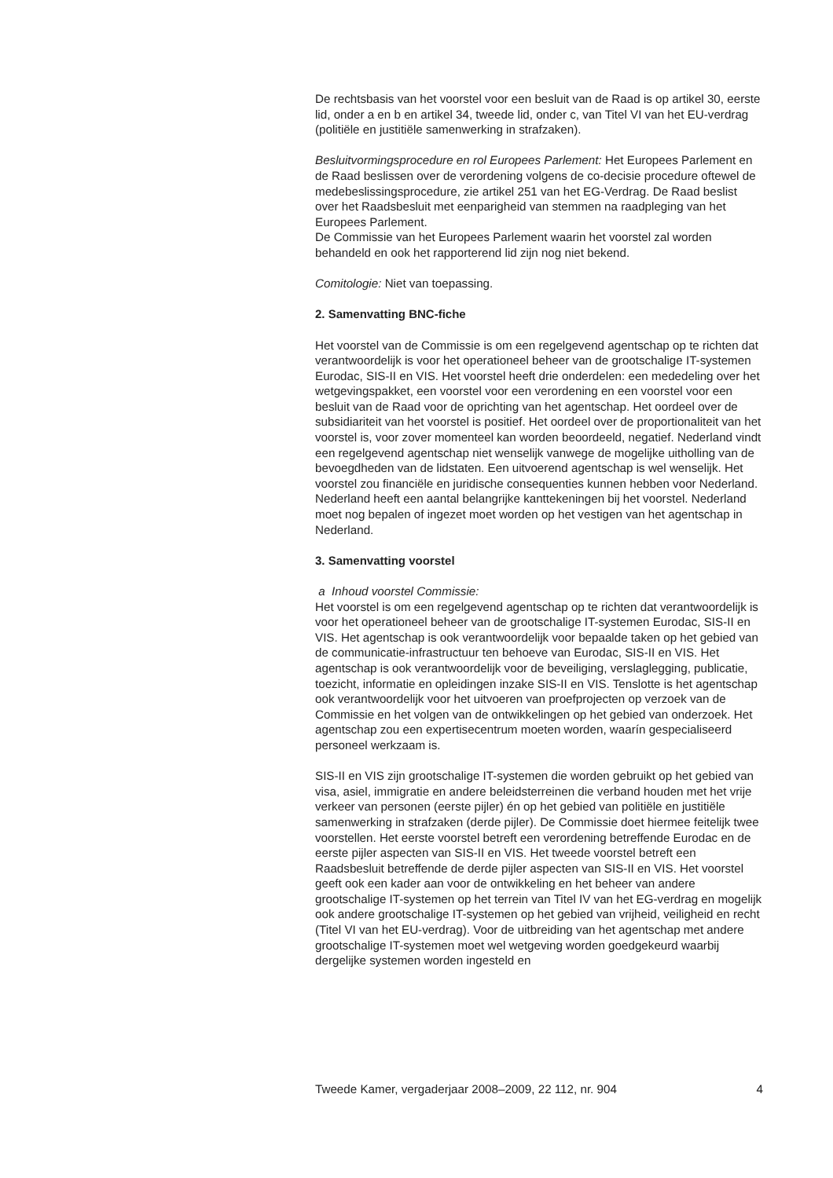De rechtsbasis van het voorstel voor een besluit van de Raad is op artikel 30, eerste lid, onder a en b en artikel 34, tweede lid, onder c, van Titel VI van het EU-verdrag (politiële en justitiële samenwerking in strafzaken).
Besluitvormingsprocedure en rol Europees Parlement: Het Europees Parlement en de Raad beslissen over de verordening volgens de co-decisie procedure oftewel de medebeslissingsprocedure, zie artikel 251 van het EG-Verdrag. De Raad beslist over het Raadsbesluit met eenparigheid van stemmen na raadpleging van het Europees Parlement.
De Commissie van het Europees Parlement waarin het voorstel zal worden behandeld en ook het rapporterend lid zijn nog niet bekend.
Comitologie: Niet van toepassing.
2. Samenvatting BNC-fiche
Het voorstel van de Commissie is om een regelgevend agentschap op te richten dat verantwoordelijk is voor het operationeel beheer van de grootschalige IT-systemen Eurodac, SIS-II en VIS. Het voorstel heeft drie onderdelen: een mededeling over het wetgevingspakket, een voorstel voor een verordening en een voorstel voor een besluit van de Raad voor de oprichting van het agentschap. Het oordeel over de subsidiariteit van het voorstel is positief. Het oordeel over de proportionaliteit van het voorstel is, voor zover momenteel kan worden beoordeeld, negatief. Nederland vindt een regelgevend agentschap niet wenselijk vanwege de mogelijke uitholling van de bevoegdheden van de lidstaten. Een uitvoerend agentschap is wel wenselijk. Het voorstel zou financiële en juridische consequenties kunnen hebben voor Nederland. Nederland heeft een aantal belangrijke kanttekeningen bij het voorstel. Nederland moet nog bepalen of ingezet moet worden op het vestigen van het agentschap in Nederland.
3. Samenvatting voorstel
a Inhoud voorstel Commissie:
Het voorstel is om een regelgevend agentschap op te richten dat verantwoordelijk is voor het operationeel beheer van de grootschalige IT-systemen Eurodac, SIS-II en VIS. Het agentschap is ook verantwoordelijk voor bepaalde taken op het gebied van de communicatie-infrastructuur ten behoeve van Eurodac, SIS-II en VIS. Het agentschap is ook verantwoordelijk voor de beveiliging, verslaglegging, publicatie, toezicht, informatie en opleidingen inzake SIS-II en VIS. Tenslotte is het agentschap ook verantwoordelijk voor het uitvoeren van proefprojecten op verzoek van de Commissie en het volgen van de ontwikkelingen op het gebied van onderzoek. Het agentschap zou een expertisecentrum moeten worden, waarín gespecialiseerd personeel werkzaam is.
SIS-II en VIS zijn grootschalige IT-systemen die worden gebruikt op het gebied van visa, asiel, immigratie en andere beleidsterreinen die verband houden met het vrije verkeer van personen (eerste pijler) én op het gebied van politiële en justitiële samenwerking in strafzaken (derde pijler). De Commissie doet hiermee feitelijk twee voorstellen. Het eerste voorstel betreft een verordening betreffende Eurodac en de eerste pijler aspecten van SIS-II en VIS. Het tweede voorstel betreft een Raadsbesluit betreffende de derde pijler aspecten van SIS-II en VIS. Het voorstel geeft ook een kader aan voor de ontwikkeling en het beheer van andere grootschalige IT-systemen op het terrein van Titel IV van het EG-verdrag en mogelijk ook andere grootschalige IT-systemen op het gebied van vrijheid, veiligheid en recht (Titel VI van het EU-verdrag). Voor de uitbreiding van het agentschap met andere grootschalige IT-systemen moet wel wetgeving worden goedgekeurd waarbij dergelijke systemen worden ingesteld en
Tweede Kamer, vergaderjaar 2008–2009, 22 112, nr. 904 4